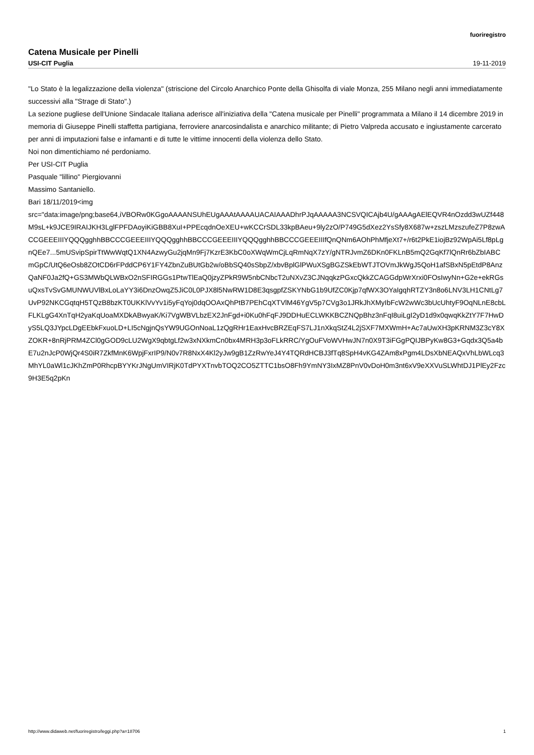fuoriregistro
Catena Musicale per Pinelli
USI-CIT Puglia 19-11-2019
"Lo Stato è la legalizzazione della violenza" (striscione del Circolo Anarchico Ponte della Ghisolfa di viale Monza, 255 Milano negli anni immediatamente successivi alla "Strage di Stato".)
La sezione pugliese dell'Unione Sindacale Italiana aderisce all'iniziativa della "Catena musicale per Pinelli" programmata a Milano il 14 dicembre 2019 in memoria di Giuseppe Pinelli staffetta partigiana, ferroviere anarcosindalista e anarchico militante; di Pietro Valpreda accusato e ingiustamente carcerato per anni di imputazioni false e infamanti e di tutte le vittime innocenti della violenza dello Stato.
Noi non dimentichiamo né perdoniamo.
Per USI-CIT Puglia
Pasquale "lillino" Piergiovanni
Massimo Santaniello.
Bari 18/11/2019<img
src="data:image/png;base64,iVBORw0KGgoAAAANSUhEUgAAAtAAAAUACAIAAADhrPJqAAAAA3NCSVQICAjb4U/gAAAgAElEQVR4nOzdd3wUZf448M9sL+k9JCE9IRAIJKH3LglFPFDAoyiKiGBB8XuI+PPEcqdnOeXEU+wKCCrSDL33kpBAeu+9ly2zO/P749G5dXez2YsSfy8X687w+zszLMzszufeZ7P8zwACCGEEEIIIYQQQgghhBBCCCGEEEIIIYQQQgghhBBCCCGEEEIIIYQQQgghhBBCCCGEEEIIIfQnQNm6AOhPhMfjeXt7+/r6t2PkE1iojBz92WpAi5Lf8pLgnQEe7...5mUSvipSpirTtWwWqtQ1XN4AzwyGu2jqMn9Fj7KzrE3KbC0oXWqWmCjLqRmNqX7zY/gNTRJvmZ6DKn0FKLnB5mQ2GqKf7lQnRr6bZbIABCmGpC/UtQ6eOsb8ZOtCD6rFPddCP6Y1FY4ZbnZuBUtGb2w/oBbSQ40sSbpZ/xbvBplGlPWuXSgBGZSkEbWTJTOVmJkWgJ5QoH1afSBxN5pEtdP8AnzQaNF0Ja2fQ+GS3MWbQLWBxO2nSFIRGGs1PtwTlEaQ0jzyZPkR9W5nbCNbcT2uNXvZ3CJNqqkzPGxcQkkZCAGGdpWrXrxi0FOsIwyNn+G2e+ekRGsuQxsTvSvGMUNWUVlBxLoLaYY3i6DnzOwqZ5JiC0L0PJX8l5NwRW1D8E3qsgpfZSKYNbG1b9UfZC0Kjp7qfWX3OYaIgqhRTZY3n8o6LNV3LH1CNtLg7UvP92NKCGqtqH5TQzB8bzKT0UKKlVvYv1i5yFqYoj0dqOOAxQhPtB7PEhCqXTVlM46YgV5p7CVg3o1JRkJhXMyIbFcW2wWc3bUcUhtyF9OqNLnE8cbLFLKLgG4XnTqH2yaKqUoaMXDkABwyaK/Ki7VgWBVLbzEX2JnFgd+i0Ku0hFqFJ9DDHuECLWKKBCZNQpBhz3nFqI8uiLgI2yD1d9x0qwqKkZtY7F7HwDyS5LQ3JYpcLDgEEbkFxuoLD+LI5cNgjnQsYW9UGOnNoaL1zQgRHr1EaxHvcBRZEqFS7LJ1nXkqStZ4L2jSXF7MXWmH+Ac7aUwXH3pKRNM3Z3cY8XZOKR+8nRjPRM4ZCl0gGOD9cLU2WgX9qbtgLf2w3xNXkmCn0bx4MRH3p3oFLkRRC/YgOuFVoWVHwJN7n0X9T3iFGgPQIJBPyKw8G3+Gqdx3Q5a4bE7u2nJcP0WjQr4S0iR7ZkfMnK6WpjFxrIP9/N0v7R8NxX4Kl2yJw9gB1ZzRwYeJ4Y4TQRdHCBJ3fTq8SpH4vKG4ZAm8xPgm4LDsXbNEAQxVhLbWLcq3MhYL0aWl1cJKhZmP0RhcpBYYKrJNgUmVIRjK0TdPYXTnvbTOQ2CO5ZTTC1bsO8Fh9YmNY3IxMZ8PnV0vDoH0m3nt6xV9eXXVuSLWhtDJ1PlEy2Fzc9H3E5q2pKn
http://www.didaweb.net/fuoriregistro/leggi.php?a=18706 1